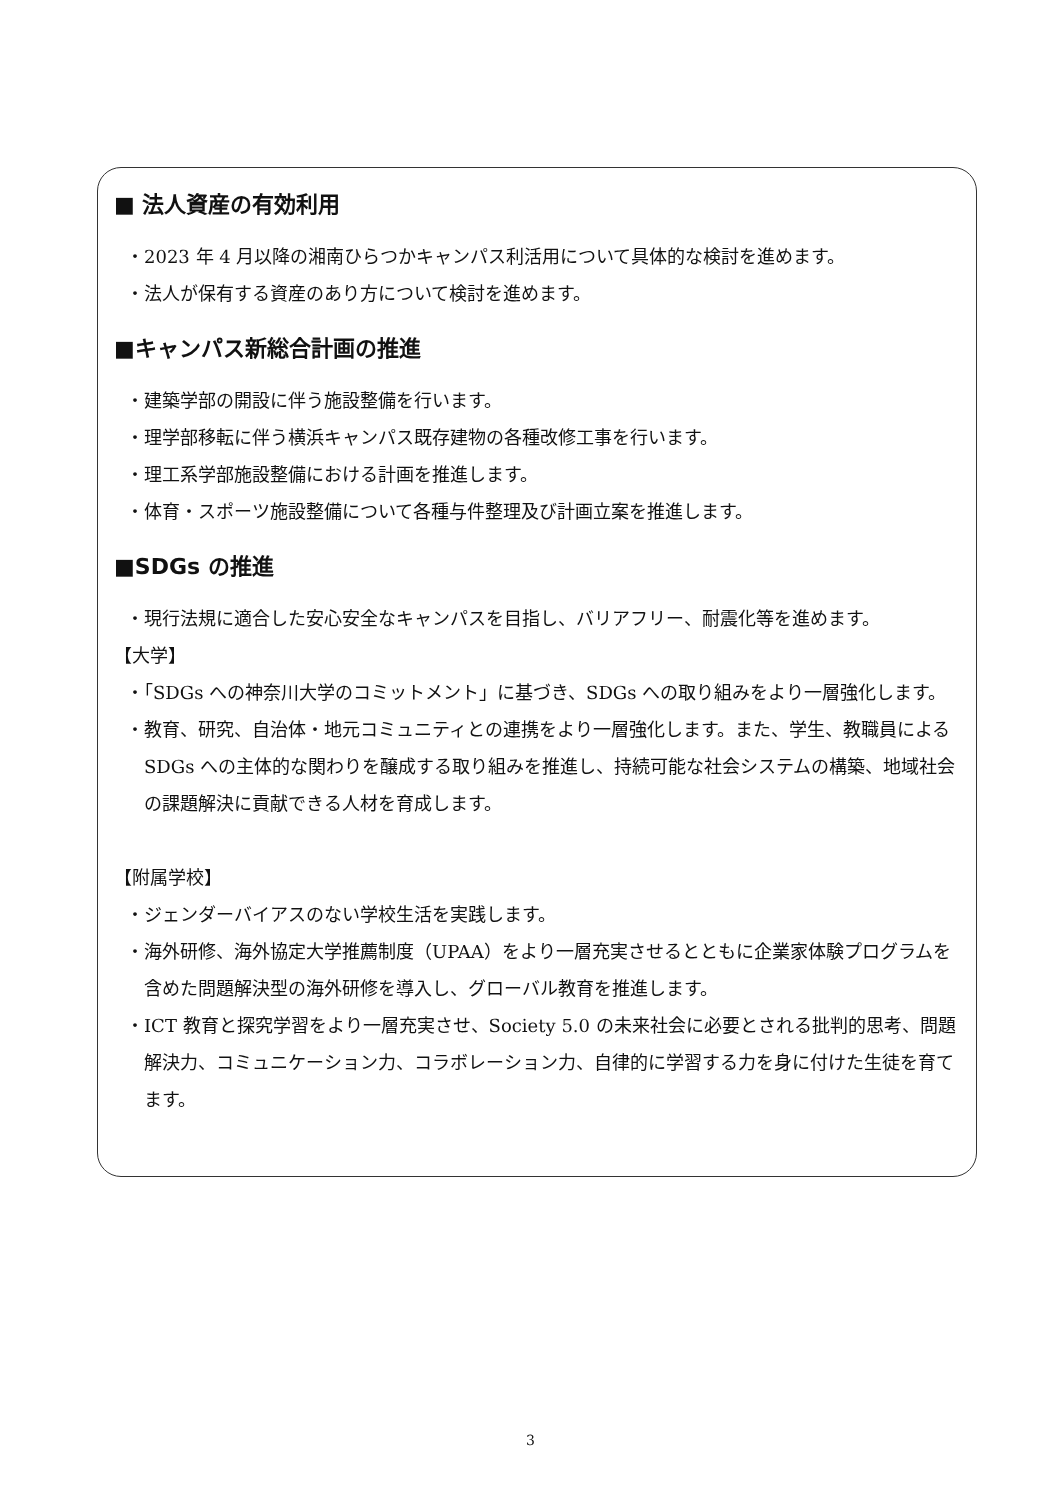■ 法人資産の有効利用
・2023 年 4 月以降の湘南ひらつかキャンパス利活用について具体的な検討を進めます。
・法人が保有する資産のあり方について検討を進めます。
■キャンパス新総合計画の推進
・建築学部の開設に伴う施設整備を行います。
・理学部移転に伴う横浜キャンパス既存建物の各種改修工事を行います。
・理工系学部施設整備における計画を推進します。
・体育・スポーツ施設整備について各種与件整理及び計画立案を推進します。
■SDGs の推進
・現行法規に適合した安心安全なキャンパスを目指し、バリアフリー、耐震化等を進めます。
【大学】
・「SDGs への神奈川大学のコミットメント」に基づき、SDGs への取り組みをより一層強化します。
・教育、研究、自治体・地元コミュニティとの連携をより一層強化します。また、学生、教職員による SDGs への主体的な関わりを醸成する取り組みを推進し、持続可能な社会システムの構築、地域社会の課題解決に貢献できる人材を育成します。
【附属学校】
・ジェンダーバイアスのない学校生活を実践します。
・海外研修、海外協定大学推薦制度（UPAA）をより一層充実させるとともに企業家体験プログラムを含めた問題解決型の海外研修を導入し、グローバル教育を推進します。
・ICT 教育と探究学習をより一層充実させ、Society 5.0 の未来社会に必要とされる批判的思考、問題解決力、コミュニケーション力、コラボレーション力、自律的に学習する力を身に付けた生徒を育てます。
3